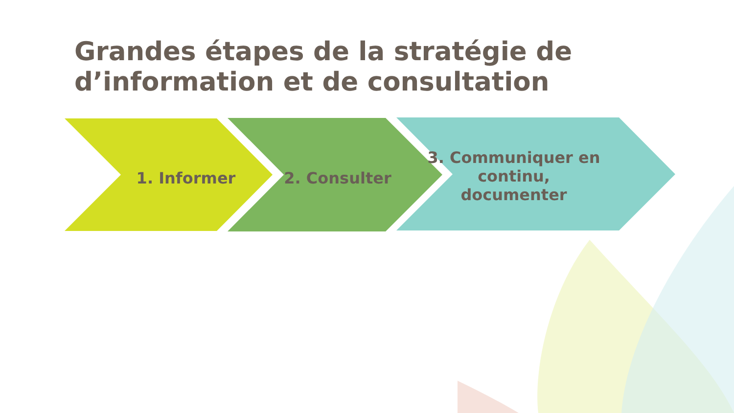Grandes étapes de la stratégie de d’information et de consultation
1. Informer 2. Consulter
3. Communiquer en continu, documenter